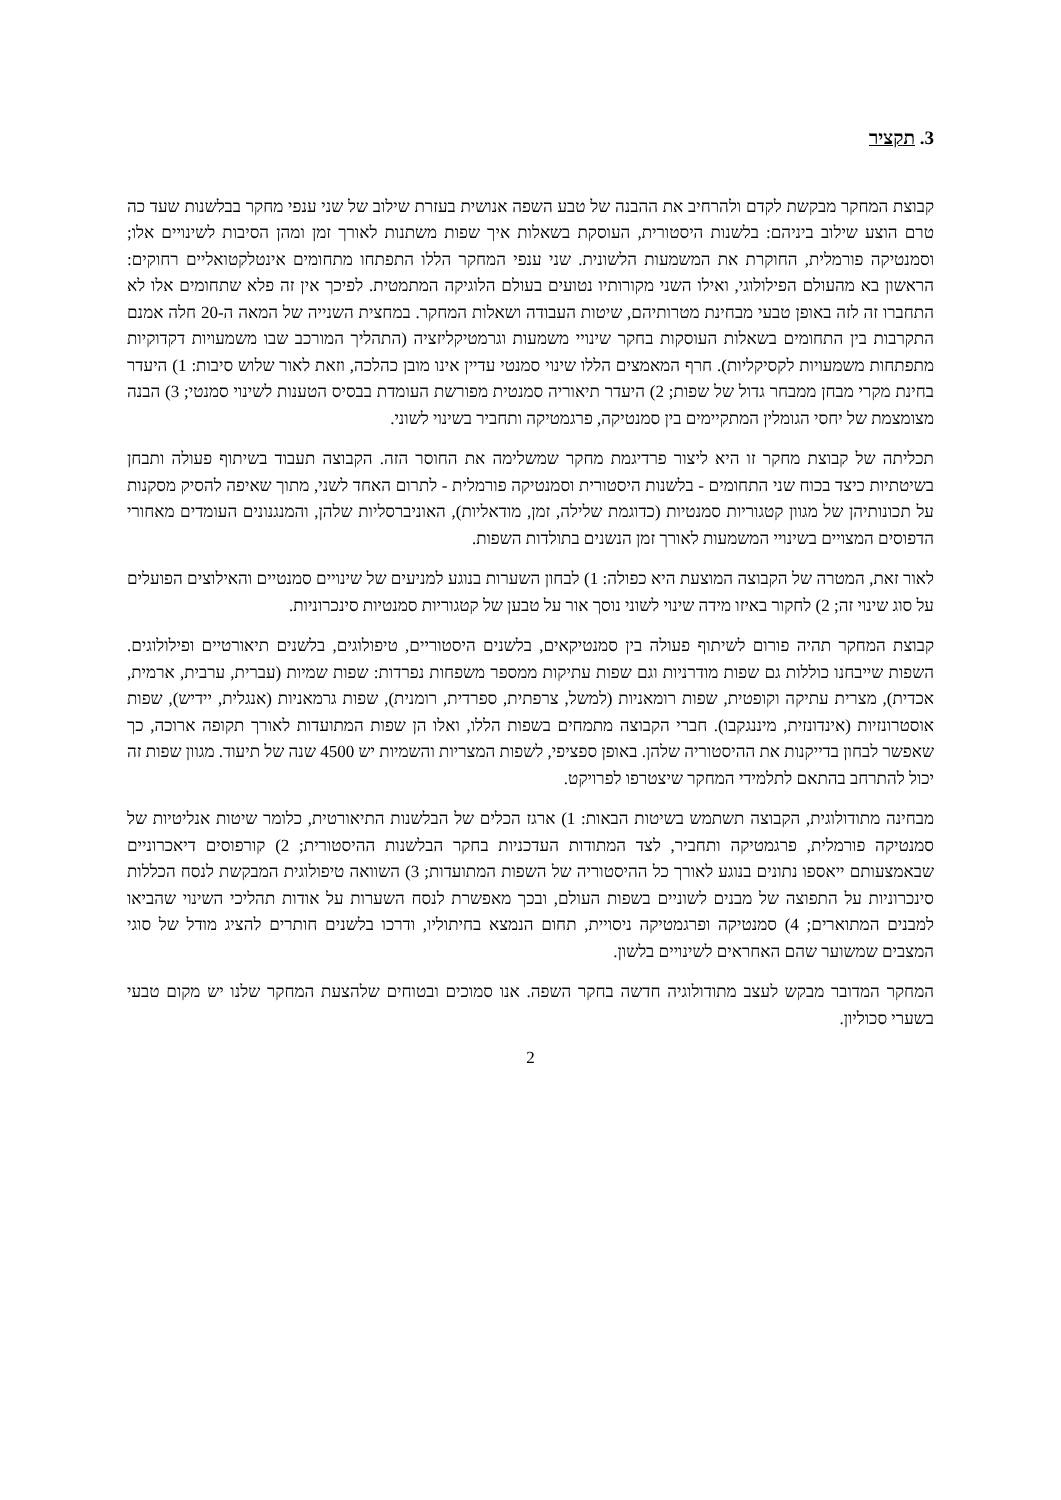3. תקציר
קבוצת המחקר מבקשת לקדם ולהרחיב את ההבנה של טבע השפה אנושית בעזרת שילוב של שני ענפי מחקר בבלשנות שעד כה טרם הוצע שילוב ביניהם: בלשנות היסטורית, העוסקת בשאלות איך שפות משתנות לאורך זמן ומהן הסיבות לשינויים אלו; וסמנטיקה פורמלית, החוקרת את המשמעות הלשונית. שני ענפי המחקר הללו התפתחו מתחומים אינטלקטואליים רחוקים: הראשון בא מהעולם הפילולוגי, ואילו השני מקורותיו נטועים בעולם הלוגיקה המתמטית. לפיכך אין זה פלא שתחומים אלו לא התחברו זה לזה באופן טבעי מבחינת מטרותיהם, שיטות העבודה ושאלות המחקר. במחצית השנייה של המאה ה-20 חלה אמנם התקרבות בין התחומים בשאלות העוסקות בחקר שינויי משמעות וגרמטיקליזציה (התהליך המורכב שבו משמעויות דקדוקיות מתפתחות משמעויות לקסיקליות). חרף המאמצים הללו שינוי סמנטי עדיין אינו מובן כהלכה, וזאת לאור שלוש סיבות: 1) היעדר בחינת מקרי מבחן ממבחר גדול של שפות; 2) היעדר תיאוריה סמנטית מפורשת העומדת בבסיס הטענות לשינוי סמנטי; 3) הבנה מצומצמת של יחסי הגומלין המתקיימים בין סמנטיקה, פרגמטיקה ותחביר בשינוי לשוני.
תכליתה של קבוצת מחקר זו היא ליצור פרדיגמת מחקר שמשלימה את החוסר הזה. הקבוצה תעבוד בשיתוף פעולה ותבחן בשיטתיות כיצד בכוח שני התחומים - בלשנות היסטורית וסמנטיקה פורמלית - לתרום האחד לשני, מתוך שאיפה להסיק מסקנות על תכונותיהן של מגוון קטגוריות סמנטיות (כדוגמת שלילה, זמן, מודאליות), האוניברסליות שלהן, והמנגנונים העומדים מאחורי הדפוסים המצויים בשינויי המשמעות לאורך זמן הנשנים בתולדות השפות.
לאור זאת, המטרה של הקבוצה המוצעת היא כפולה: 1) לבחון השערות בנוגע למניעים של שינויים סמנטיים והאילוצים הפועלים על סוג שינוי זה; 2) לחקור באיזו מידה שינוי לשוני נוסך אור על טבען של קטגוריות סמנטיות סינכרוניות.
קבוצת המחקר תהיה פורום לשיתוף פעולה בין סמנטיקאים, בלשנים היסטוריים, טיפולוגים, בלשנים תיאורטיים ופילולוגים. השפות שייבחנו כוללות גם שפות מודרניות וגם שפות עתיקות ממספר משפחות נפרדות: שפות שמיות (עברית, ערבית, ארמית, אכדית), מצרית עתיקה וקופטית, שפות רומאניות (למשל, צרפתית, ספרדית, רומנית), שפות גרמאניות (אנגלית, יידיש), שפות אוסטרונזיות (אינדונזית, מיננגקבו). חברי הקבוצה מתמחים בשפות הללו, ואלו הן שפות המתועדות לאורך תקופה ארוכה, כך שאפשר לבחון בדייקנות את ההיסטוריה שלהן. באופן ספציפי, לשפות המצריות והשמיות יש 4500 שנה של תיעוד. מגוון שפות זה יכול להתרחב בהתאם לתלמידי המחקר שיצטרפו לפרויקט.
מבחינה מתודולוגית, הקבוצה תשתמש בשיטות הבאות: 1) ארגז הכלים של הבלשנות התיאורטית, כלומר שיטות אנליטיות של סמנטיקה פורמלית, פרגמטיקה ותחביר, לצד המתודות העדכניות בחקר הבלשנות ההיסטורית; 2) קורפוסים דיאכרוניים שבאמצעותם ייאספו נתונים בנוגע לאורך כל ההיסטוריה של השפות המתועדות; 3) השוואה טיפולוגית המבקשת לנסח הכללות סינכרוניות על התפוצה של מבנים לשוניים בשפות העולם, ובכך מאפשרת לנסח השערות על אודות תהליכי השינוי שהביאו למבנים המתוארים; 4) סמנטיקה ופרגמטיקה ניסויית, תחום הנמצא בחיתוליו, ודרכו בלשנים חותרים להציג מודל של סוגי המצבים שמשוער שהם האחראים לשינויים בלשון.
המחקר המדובר מבקש לעצב מתודולוגיה חדשה בחקר השפה. אנו סמוכים ובטוחים שלהצעת המחקר שלנו יש מקום טבעי בשערי סכוליון.
2